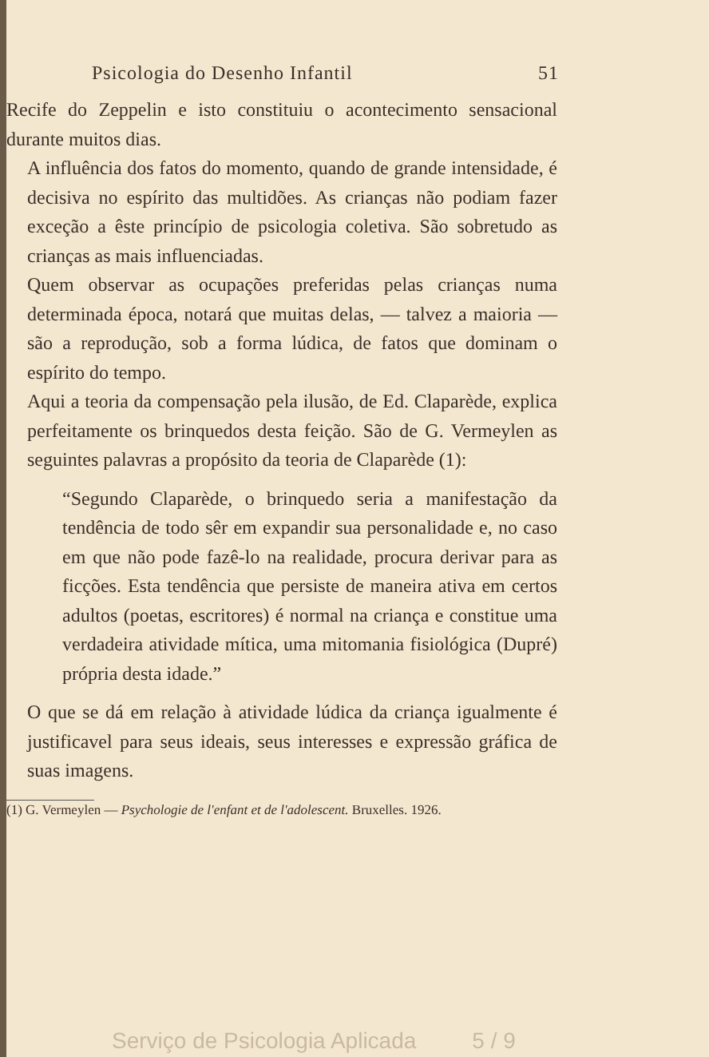Psicologia do Desenho Infantil 51
Recife do Zeppelin e isto constituiu o acontecimento sensacional durante muitos dias.
A influência dos fatos do momento, quando de grande intensidade, é decisiva no espírito das multidões. As crianças não podiam fazer exceção a êste princípio de psicologia coletiva. São sobretudo as crianças as mais influenciadas.
Quem observar as ocupações preferidas pelas crianças numa determinada época, notará que muitas delas, — talvez a maioria — são a reprodução, sob a forma lúdica, de fatos que dominam o espírito do tempo.
Aqui a teoria da compensação pela ilusão, de Ed. Claparède, explica perfeitamente os brinquedos desta feição. São de G. Vermeylen as seguintes palavras a propósito da teoria de Claparède (1):
“Segundo Claparède, o brinquedo seria a manifestação da tendência de todo sêr em expandir sua personalidade e, no caso em que não pode fazê-lo na realidade, procura derivar para as ficções. Esta tendência que persiste de maneira ativa em certos adultos (poetas, escritores) é normal na criança e constitue uma verdadeira atividade mítica, uma mitomania fisiológica (Dupré) própria desta idade.”
O que se dá em relação à atividade lúdica da criança igualmente é justificavel para seus ideais, seus interesses e expressão gráfica de suas imagens.
(1) G. Vermeylen — Psychologie de l'enfant et de l'adolescent. Bruxelles. 1926.
Serviço de Psicologia Aplicada 5 / 9